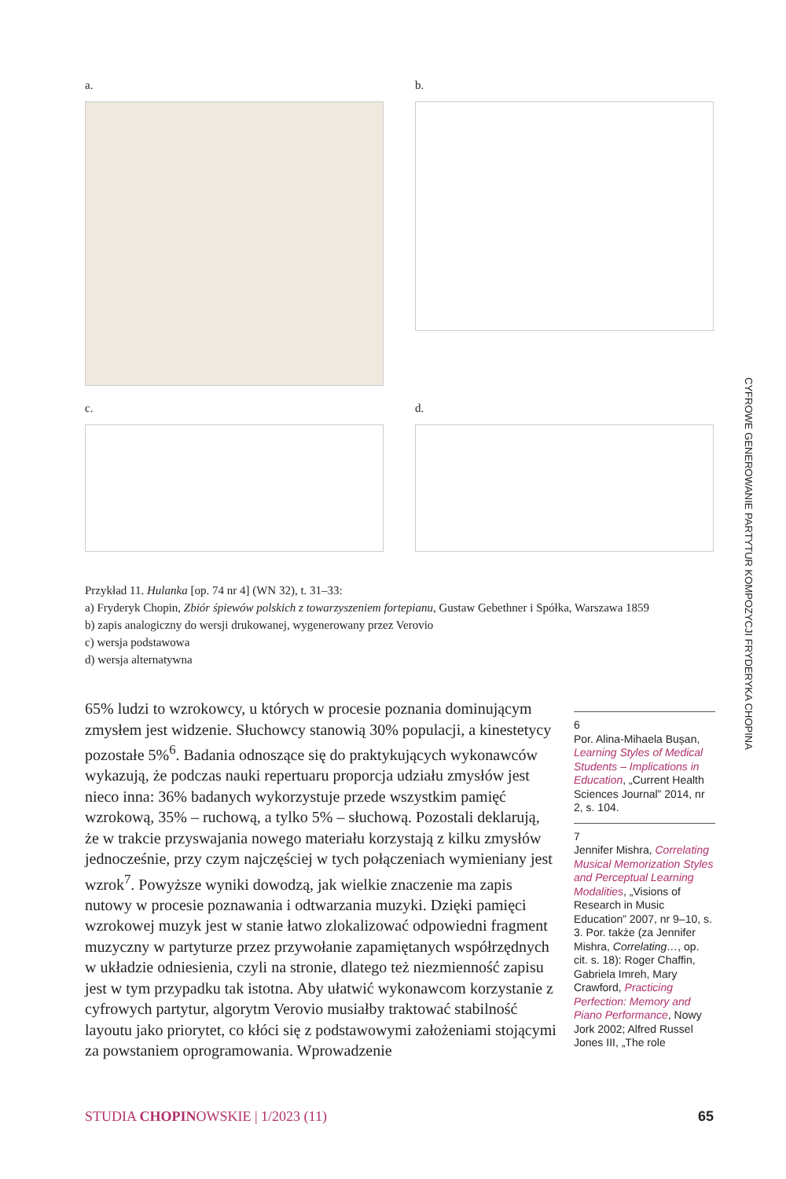CYFROWE GENEROWANIE PARTYTUR KOMPOZYCJI FRYDERYKA CHOPINA
a. b.
c. d.
Przykład 11. Hulanka [op. 74 nr 4] (WN 32), t. 31–33:
a) Fryderyk Chopin, Zbiór śpiewów polskich z towarzyszeniem fortepianu, Gustaw Gebethner i Spółka, Warszawa 1859
b) zapis analogiczny do wersji drukowanej, wygenerowany przez Verovio
c) wersja podstawowa
d) wersja alternatywna
65% ludzi to wzrokowcy, u których w procesie poznania dominującym zmysłem jest widzenie. Słuchowcy stanowią 30% populacji, a kinestetycy pozostałe 5%<sup>6</sup>. Badania odnoszące się do praktykujących wykonawców wykazują, że podczas nauki repertuaru proporcja udziału zmysłów jest nieco inna: 36% badanych wykorzystuje przede wszystkim pamięć wzrokową, 35% – ruchową, a tylko 5% – słuchową. Pozostali deklarują, że w trakcie przyswajania nowego materiału korzystają z kilku zmysłów jednocześnie, przy czym najczęściej w tych połączeniach wymieniany jest wzrok<sup>7</sup>. Powyższe wyniki dowodzą, jak wielkie znaczenie ma zapis nutowy w procesie poznawania i odtwarzania muzyki. Dzięki pamięci wzrokowej muzyk jest w stanie łatwo zlokalizować odpowiedni fragment muzyczny w partyturze przez przywołanie zapamiętanych współrzędnych w układzie odniesienia, czyli na stronie, dlatego też niezmienność zapisu jest w tym przypadku tak istotna. Aby ułatwić wykonawcom korzystanie z cyfrowych partytur, algorytm Verovio musiałby traktować stabilność layoutu jako priorytet, co kłóci się z podstawowymi założeniami stojącymi za powstaniem oprogramowania. Wprowadzenie
6
Por. Alina-Mihaela Bușan, Learning Styles of Medical Students – Implications in Education, „Current Health Sciences Journal” 2014, nr 2, s. 104.
7
Jennifer Mishra, Correlating Musical Memorization Styles and Perceptual Learning Modalities, „Visions of Research in Music Education” 2007, nr 9–10, s. 3. Por. także (za Jennifer Mishra, Correlating…, op. cit. s. 18): Roger Chaffin, Gabriela Imreh, Mary Crawford, Practicing Perfection: Memory and Piano Performance, Nowy Jork 2002; Alfred Russel Jones III, „The role
STUDIA CHOPINOWSKIE | 1/2023 (11) 65